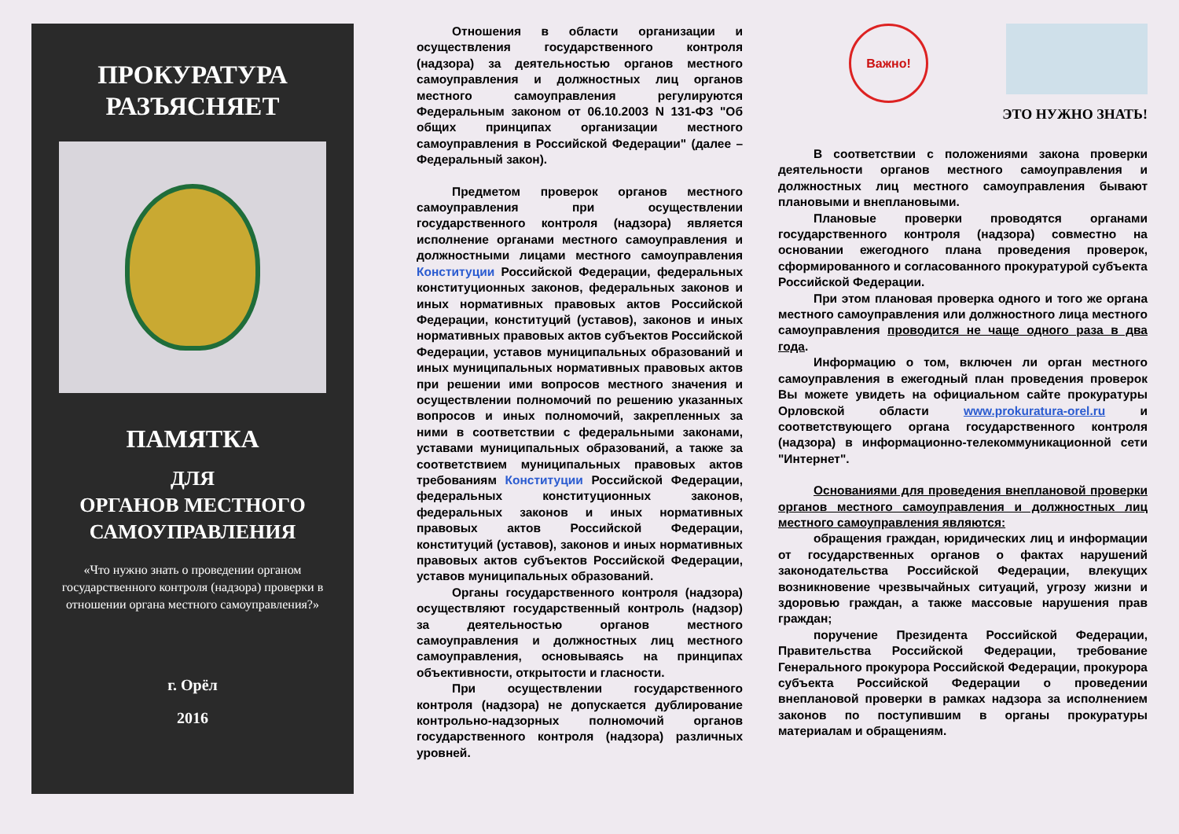ПРОКУРАТУРА
РАЗЪЯСНЯЕТ
ПАМЯТКА
ДЛЯ
ОРГАНОВ МЕСТНОГО
САМОУПРАВЛЕНИЯ
«Что нужно знать о проведении органом государственного контроля (надзора) проверки в отношении органа местного самоуправления?»
г. Орёл
2016
Отношения в области организации и осуществления государственного контроля (надзора) за деятельностью органов местного самоуправления и должностных лиц органов местного самоуправления регулируются Федеральным законом от 06.10.2003 N 131-ФЗ "Об общих принципах организации местного самоуправления в Российской Федерации" (далее – Федеральный закон).
Предметом проверок органов местного самоуправления при осуществлении государственного контроля (надзора) является исполнение органами местного самоуправления и должностными лицами местного самоуправления Конституции Российской Федерации, федеральных конституционных законов, федеральных законов и иных нормативных правовых актов Российской Федерации, конституций (уставов), законов и иных нормативных правовых актов субъектов Российской Федерации, уставов муниципальных образований и иных муниципальных нормативных правовых актов при решении ими вопросов местного значения и осуществлении полномочий по решению указанных вопросов и иных полномочий, закрепленных за ними в соответствии с федеральными законами, уставами муниципальных образований, а также за соответствием муниципальных правовых актов требованиям Конституции Российской Федерации, федеральных конституционных законов, федеральных законов и иных нормативных правовых актов Российской Федерации, конституций (уставов), законов и иных нормативных правовых актов субъектов Российской Федерации, уставов муниципальных образований.
Органы государственного контроля (надзора) осуществляют государственный контроль (надзор) за деятельностью органов местного самоуправления и должностных лиц местного самоуправления, основываясь на принципах объективности, открытости и гласности.
При осуществлении государственного контроля (надзора) не допускается дублирование контрольно-надзорных полномочий органов государственного контроля (надзора) различных уровней.
Важно!
ЭТО НУЖНО ЗНАТЬ!
В соответствии с положениями закона проверки деятельности органов местного самоуправления и должностных лиц местного самоуправления бывают плановыми и внеплановыми.
Плановые проверки проводятся органами государственного контроля (надзора) совместно на основании ежегодного плана проведения проверок, сформированного и согласованного прокуратурой субъекта Российской Федерации.
При этом плановая проверка одного и того же органа местного самоуправления или должностного лица местного самоуправления проводится не чаще одного раза в два года.
Информацию о том, включен ли орган местного самоуправления в ежегодный план проведения проверок Вы можете увидеть на официальном сайте прокуратуры Орловской области www.prokuratura-orel.ru и соответствующего органа государственного контроля (надзора) в информационно-телекоммуникационной сети "Интернет".
Основаниями для проведения внеплановой проверки органов местного самоуправления и должностных лиц местного самоуправления являются:
обращения граждан, юридических лиц и информации от государственных органов о фактах нарушений законодательства Российской Федерации, влекущих возникновение чрезвычайных ситуаций, угрозу жизни и здоровью граждан, а также массовые нарушения прав граждан;
поручение Президента Российской Федерации, Правительства Российской Федерации, требование Генерального прокурора Российской Федерации, прокурора субъекта Российской Федерации о проведении внеплановой проверки в рамках надзора за исполнением законов по поступившим в органы прокуратуры материалам и обращениям.